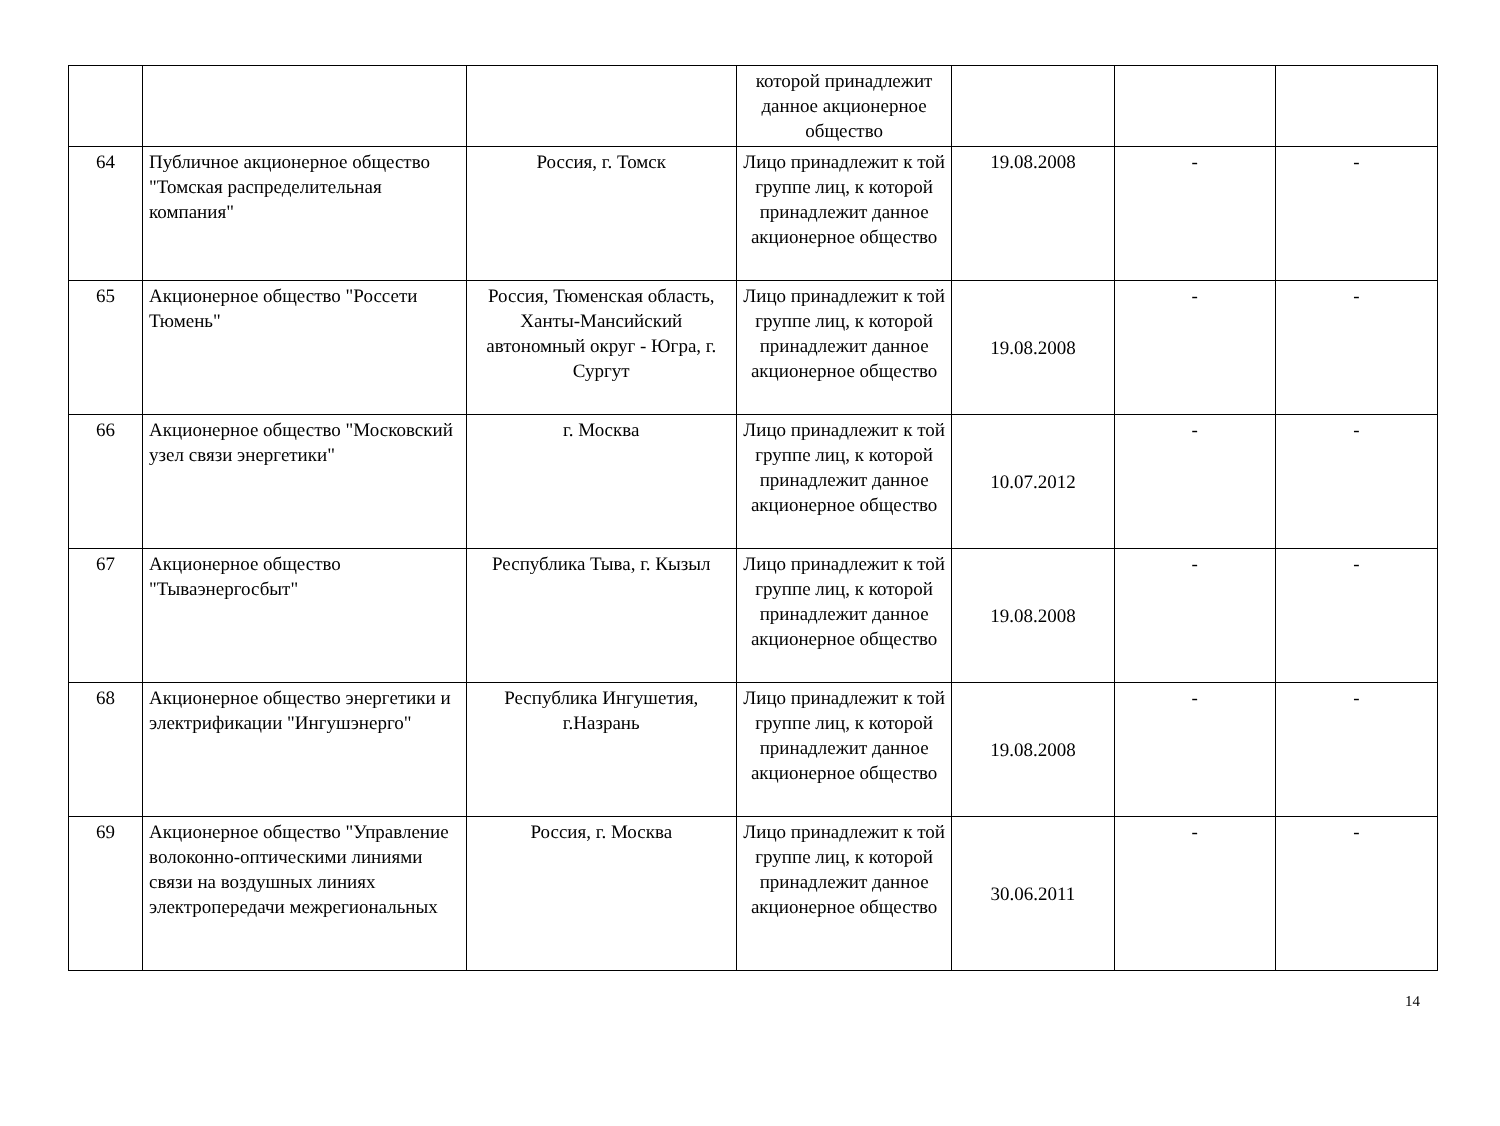| | | | которой принадлежит данное акционерное общество | | | |
| 64 | Публичное акционерное общество "Томская распределительная компания" | Россия, г. Томск | Лицо принадлежит к той группе лиц, к которой принадлежит данное акционерное общество | 19.08.2008 | - | - |
| 65 | Акционерное общество "Россети Тюмень" | Россия, Тюменская область, Ханты-Мансийский автономный округ - Югра, г. Сургут | Лицо принадлежит к той группе лиц, к которой принадлежит данное акционерное общество | 19.08.2008 | - | - |
| 66 | Акционерное общество "Московский узел связи энергетики" | г. Москва | Лицо принадлежит к той группе лиц, к которой принадлежит данное акционерное общество | 10.07.2012 | - | - |
| 67 | Акционерное общество "Тываэнергосбыт" | Республика Тыва, г. Кызыл | Лицо принадлежит к той группе лиц, к которой принадлежит данное акционерное общество | 19.08.2008 | - | - |
| 68 | Акционерное общество энергетики и электрификации "Ингушэнерго" | Республика Ингушетия, г.Назрань | Лицо принадлежит к той группе лиц, к которой принадлежит данное акционерное общество | 19.08.2008 | - | - |
| 69 | Акционерное общество "Управление волоконно-оптическими линиями связи на воздушных линиях электропередачи межрегиональных | Россия, г. Москва | Лицо принадлежит к той группе лиц, к которой принадлежит данное акционерное общество | 30.06.2011 | - | - |
14